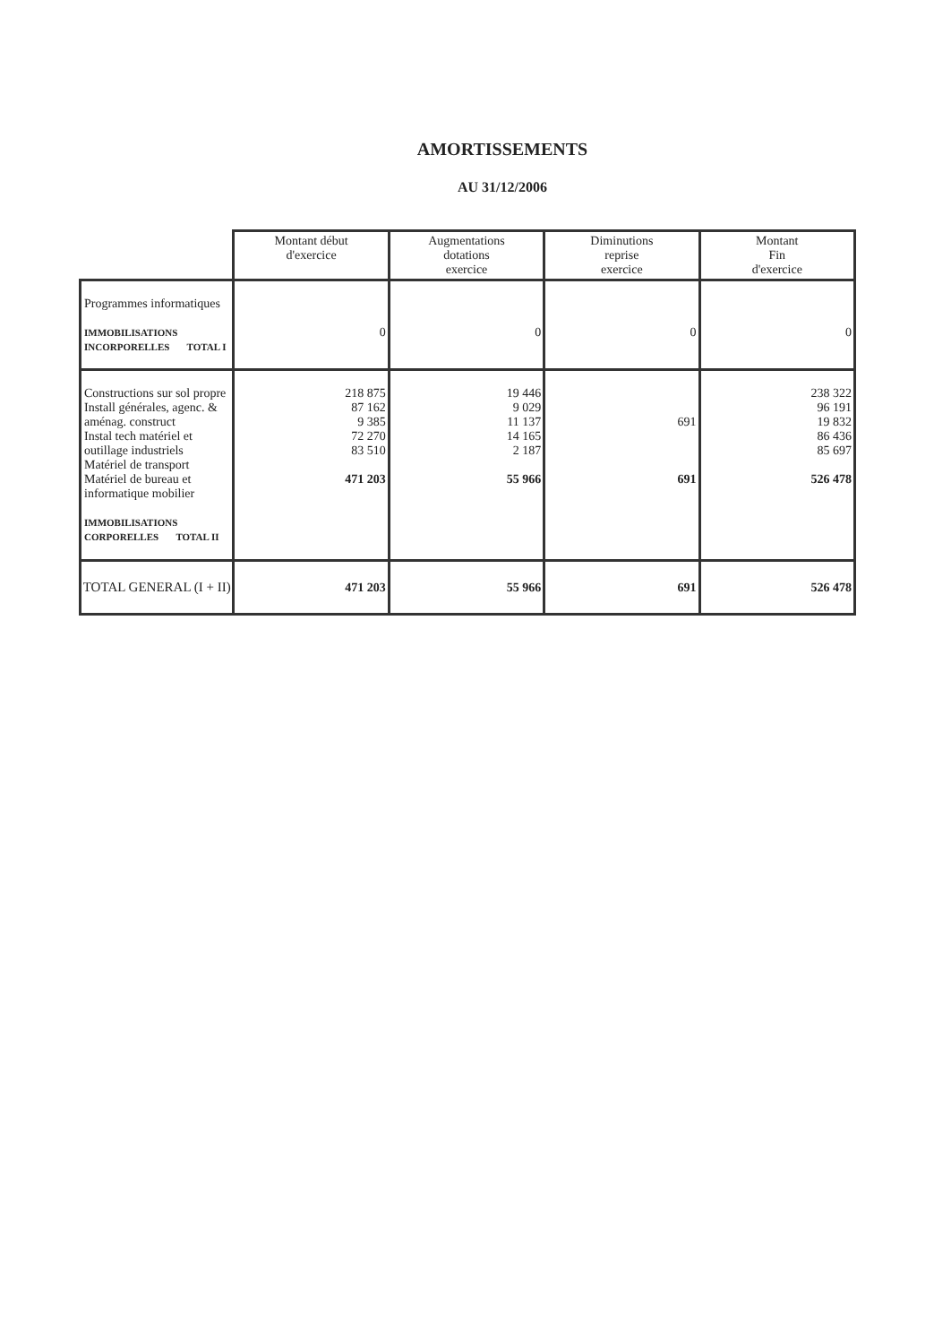AMORTISSEMENTS
AU 31/12/2006
| | Montant début d'exercice | Augmentations dotations exercice | Diminutions reprise exercice | Montant Fin d'exercice |
| --- | --- | --- | --- | --- |
| Programmes informatiques IMMOBILISATIONS INCORPORELLES TOTAL I | 0 | 0 | 0 | 0 |
| Constructions sur sol propre Install générales, agenc. & aménag. construct Instal tech matériel et outillage industriels Matériel de transport Matériel de bureau et informatique mobilier IMMOBILISATIONS CORPORELLES TOTAL II | 218 875 87 162 9 385 72 270 83 510 471 203 | 19 446 9 029 11 137 14 165 2 187 55 966 | 691 691 | 238 322 96 191 19 832 86 436 85 697 526 478 |
| TOTAL GENERAL (I + II) | 471 203 | 55 966 | 691 | 526 478 |